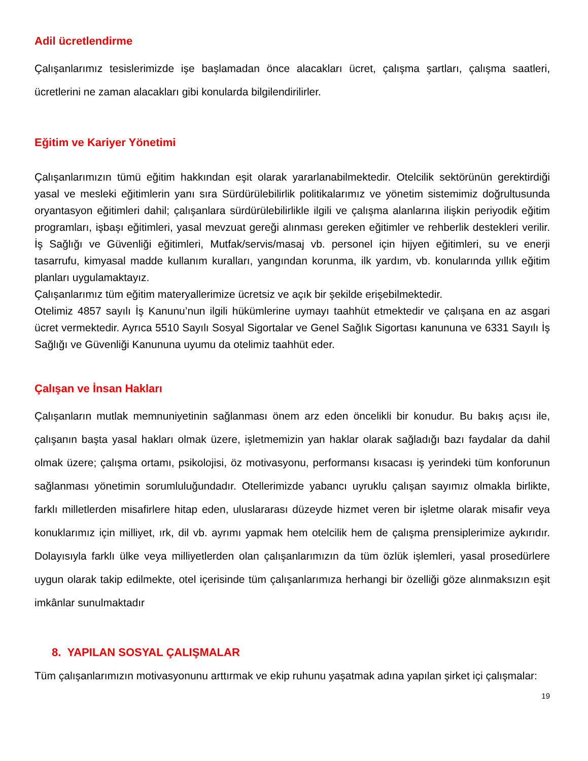Adil ücretlendirme
Çalışanlarımız tesislerimizde işe başlamadan önce alacakları ücret, çalışma şartları, çalışma saatleri, ücretlerini ne zaman alacakları gibi konularda bilgilendirilirler.
Eğitim ve Kariyer Yönetimi
Çalışanlarımızın tümü eğitim hakkından eşit olarak yararlanabilmektedir. Otelcilik sektörünün gerektirdiği yasal ve mesleki eğitimlerin yanı sıra Sürdürülebilirlik politikalarımız ve yönetim sistemimiz doğrultusunda oryantasyon eğitimleri dahil; çalışanlara sürdürülebilirlikle ilgili ve çalışma alanlarına ilişkin periyodik eğitim programları, işbaşı eğitimleri, yasal mevzuat gereği alınması gereken eğitimler ve rehberlik destekleri verilir. İş Sağlığı ve Güvenliği eğitimleri, Mutfak/servis/masaj vb. personel için hijyen eğitimleri, su ve enerji tasarrufu, kimyasal madde kullanım kuralları, yangından korunma, ilk yardım, vb. konularında yıllık eğitim planları uygulamaktayız.
Çalışanlarımız tüm eğitim materyallerimize ücretsiz ve açık bir şekilde erişebilmektedir.
Otelimiz 4857 sayılı İş Kanunu’nun ilgili hükümlerine uymayı taahhüt etmektedir ve çalışana en az asgari ücret vermektedir. Ayrıca 5510 Sayılı Sosyal Sigortalar ve Genel Sağlık Sigortası kanununa ve 6331 Sayılı İş Sağlığı ve Güvenliği Kanununa uyumu da otelimiz taahhüt eder.
Çalışan ve İnsan Hakları
Çalışanların mutlak memnuniyetinin sağlanması önem arz eden öncelikli bir konudur. Bu bakış açısı ile, çalışanın başta yasal hakları olmak üzere, işletmemizin yan haklar olarak sağladığı bazı faydalar da dahil olmak üzere; çalışma ortamı, psikolojisi, öz motivasyonu, performansı kısacası iş yerindeki tüm konforunun sağlanması yönetimin sorumluluğundadır. Otellerimizde yabancı uyruklu çalışan sayımız olmakla birlikte, farklı milletlerden misafirlere hitap eden, uluslararası düzeyde hizmet veren bir işletme olarak misafir veya konuklarımız için milliyet, ırk, dil vb. ayrımı yapmak hem otelcilik hem de çalışma prensiplerimize aykırıdır. Dolayısıyla farklı ülke veya milliyetlerden olan çalışanlarımızın da tüm özlük işlemleri, yasal prosedürlere uygun olarak takip edilmekte, otel içerisinde tüm çalışanlarımıza herhangi bir özelliği göze alınmaksızın eşit imkânlar sunulmaktadır
8. YAPILAN SOSYAL ÇALIŞMALAR
Tüm çalışanlarımızın motivasyonunu arttırmak ve ekip ruhunu yaşatmak adına yapılan şirket içi çalışmalar:
19